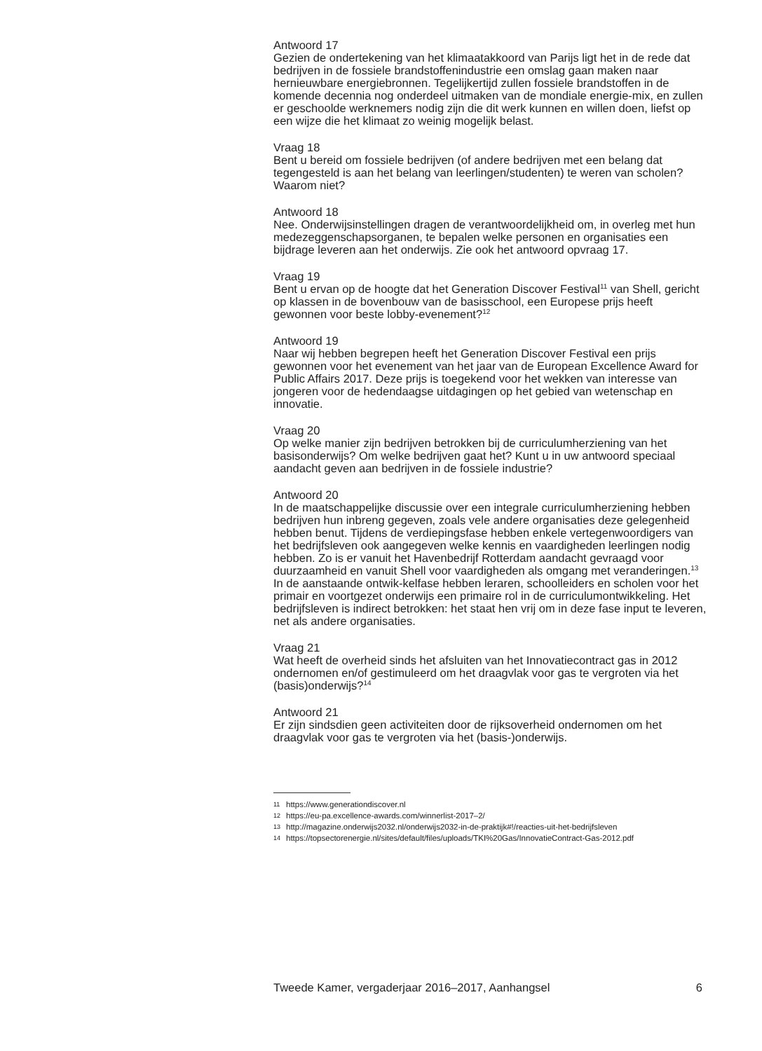Antwoord 17
Gezien de ondertekening van het klimaatakkoord van Parijs ligt het in de rede dat bedrijven in de fossiele brandstoffenindustrie een omslag gaan maken naar hernieuwbare energiebronnen. Tegelijkertijd zullen fossiele brandstoffen in de komende decennia nog onderdeel uitmaken van de mondiale energie-mix, en zullen er geschoolde werknemers nodig zijn die dit werk kunnen en willen doen, liefst op een wijze die het klimaat zo weinig mogelijk belast.
Vraag 18
Bent u bereid om fossiele bedrijven (of andere bedrijven met een belang dat tegengesteld is aan het belang van leerlingen/studenten) te weren van scholen? Waarom niet?
Antwoord 18
Nee. Onderwijsinstellingen dragen de verantwoordelijkheid om, in overleg met hun medezeggenschapsorganen, te bepalen welke personen en organisaties een bijdrage leveren aan het onderwijs. Zie ook het antwoord opvraag 17.
Vraag 19
Bent u ervan op de hoogte dat het Generation Discover Festival<sup>11</sup> van Shell, gericht op klassen in de bovenbouw van de basisschool, een Europese prijs heeft gewonnen voor beste lobby-evenement?<sup>12</sup>
Antwoord 19
Naar wij hebben begrepen heeft het Generation Discover Festival een prijs gewonnen voor het evenement van het jaar van de European Excellence Award for Public Affairs 2017. Deze prijs is toegekend voor het wekken van interesse van jongeren voor de hedendaagse uitdagingen op het gebied van wetenschap en innovatie.
Vraag 20
Op welke manier zijn bedrijven betrokken bij de curriculumherziening van het basisonderwijs? Om welke bedrijven gaat het? Kunt u in uw antwoord speciaal aandacht geven aan bedrijven in de fossiele industrie?
Antwoord 20
In de maatschappelijke discussie over een integrale curriculumherziening hebben bedrijven hun inbreng gegeven, zoals vele andere organisaties deze gelegenheid hebben benut. Tijdens de verdiepingsfase hebben enkele vertegenwoordigers van het bedrijfsleven ook aangegeven welke kennis en vaardigheden leerlingen nodig hebben. Zo is er vanuit het Havenbedrijf Rotterdam aandacht gevraagd voor duurzaamheid en vanuit Shell voor vaardigheden als omgang met veranderingen.<sup>13</sup> In de aanstaande ontwik-kelfase hebben leraren, schoolleiders en scholen voor het primair en voortgezet onderwijs een primaire rol in de curriculumontwikkeling. Het bedrijfsleven is indirect betrokken: het staat hen vrij om in deze fase input te leveren, net als andere organisaties.
Vraag 21
Wat heeft de overheid sinds het afsluiten van het Innovatiecontract gas in 2012 ondernomen en/of gestimuleerd om het draagvlak voor gas te vergroten via het (basis)onderwijs?<sup>14</sup>
Antwoord 21
Er zijn sindsdien geen activiteiten door de rijksoverheid ondernomen om het draagvlak voor gas te vergroten via het (basis-)onderwijs.
11 https://www.generationdiscover.nl
12 https://eu-pa.excellence-awards.com/winnerlist-2017–2/
13 http://magazine.onderwijs2032.nl/onderwijs2032-in-de-praktijk#!/reacties-uit-het-bedrijfsleven
14 https://topsectorenergie.nl/sites/default/files/uploads/TKI%20Gas/InnovatieContract-Gas-2012.pdf
Tweede Kamer, vergaderjaar 2016–2017, Aanhangsel 6